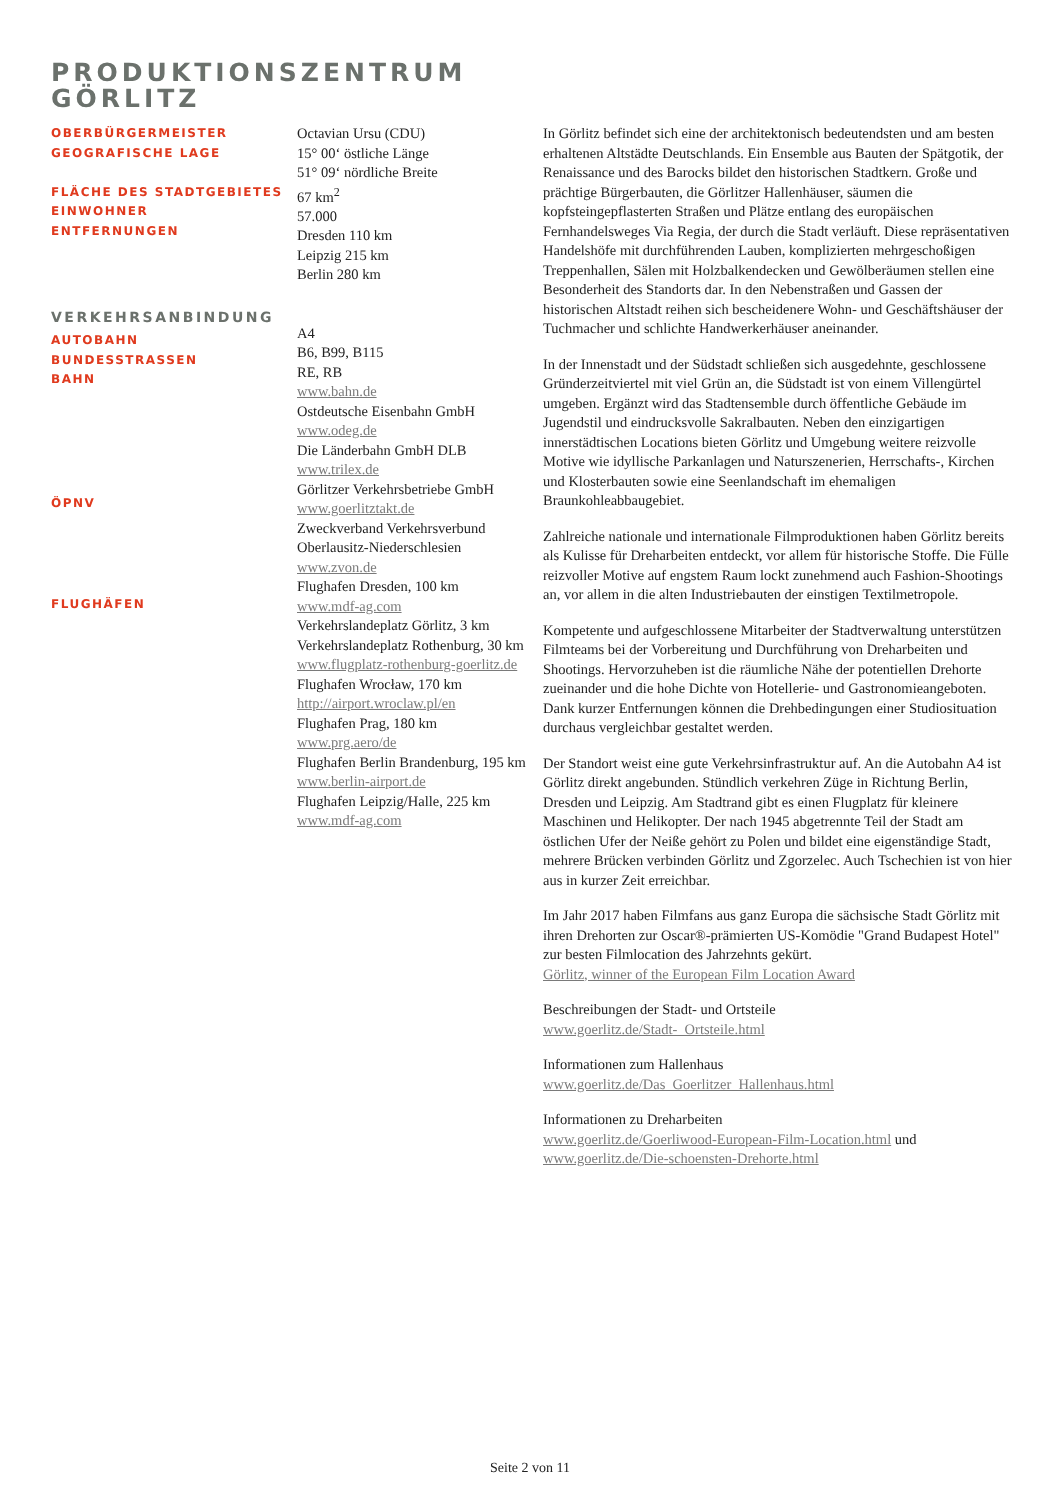PRODUKTIONSZENTRUM
GÖRLITZ
OBERBÜRGERMEISTER
GEOGRAFISCHE LAGE
FLÄCHE DES STADTGEBIETES
EINWOHNER
ENTFERNUNGEN
VERKEHRSANBINDUNG
AUTOBAHN
BUNDESSTRASSEN
BAHN
ÖPNV
FLUGHÄFEN
Octavian Ursu (CDU)
15° 00‘ östliche Länge
51° 09‘ nördliche Breite
67 km<sup>2</sup>
57.000
Dresden 110 km
Leipzig 215 km
Berlin 280 km
A4
B6, B99, B115
RE, RB
www.bahn.de
Ostdeutsche Eisenbahn GmbH
www.odeg.de
Die Länderbahn GmbH DLB
www.trilex.de
Görlitzer Verkehrsbetriebe GmbH
www.goerlitztakt.de
Zweckverband Verkehrsverbund Oberlausitz-Niederschlesien
www.zvon.de
Flughafen Dresden, 100 km
www.mdf-ag.com
Verkehrslandeplatz Görlitz, 3 km
Verkehrslandeplatz Rothenburg, 30 km
www.flugplatz-rothenburg-goerlitz.de
Flughafen Wrocław, 170 km
http://airport.wroclaw.pl/en
Flughafen Prag, 180 km
www.prg.aero/de
Flughafen Berlin Brandenburg, 195 km
www.berlin-airport.de
Flughafen Leipzig/Halle, 225 km
www.mdf-ag.com
In Görlitz befindet sich eine der architektonisch bedeutendsten und am besten erhaltenen Altstädte Deutschlands. Ein Ensemble aus Bauten der Spätgotik, der Renaissance und des Barocks bildet den historischen Stadtkern. Große und prächtige Bürgerbauten, die Görlitzer Hallenhäuser, säumen die kopfsteingepflasterten Straßen und Plätze entlang des europäischen Fernhandelsweges Via Regia, der durch die Stadt verläuft. Diese repräsentativen Handelshöfe mit durchführenden Lauben, komplizierten mehrgeschoßigen Treppenhallen, Sälen mit Holzbalkendecken und Gewölberäumen stellen eine Besonderheit des Standorts dar. In den Nebenstraßen und Gassen der historischen Altstadt reihen sich bescheidenere Wohn- und Geschäftshäuser der Tuchmacher und schlichte Handwerkerhäuser aneinander.
In der Innenstadt und der Südstadt schließen sich ausgedehnte, geschlossene Gründerzeitviertel mit viel Grün an, die Südstadt ist von einem Villengürtel umgeben. Ergänzt wird das Stadtensemble durch öffentliche Gebäude im Jugendstil und eindrucksvolle Sakralbauten. Neben den einzigartigen innerstädtischen Locations bieten Görlitz und Umgebung weitere reizvolle Motive wie idyllische Parkanlagen und Naturszenerien, Herrschafts-, Kirchen und Klosterbauten sowie eine Seenlandschaft im ehemaligen Braunkohleabbaugebiet.
Zahlreiche nationale und internationale Filmproduktionen haben Görlitz bereits als Kulisse für Dreharbeiten entdeckt, vor allem für historische Stoffe. Die Fülle reizvoller Motive auf engstem Raum lockt zunehmend auch Fashion-Shootings an, vor allem in die alten Industriebauten der einstigen Textilmetropole.
Kompetente und aufgeschlossene Mitarbeiter der Stadtverwaltung unterstützen Filmteams bei der Vorbereitung und Durchführung von Dreharbeiten und Shootings. Hervorzuheben ist die räumliche Nähe der potentiellen Drehorte zueinander und die hohe Dichte von Hotellerie- und Gastronomieangeboten. Dank kurzer Entfernungen können die Drehbedingungen einer Studiosituation durchaus vergleichbar gestaltet werden.
Der Standort weist eine gute Verkehrsinfrastruktur auf. An die Autobahn A4 ist Görlitz direkt angebunden. Stündlich verkehren Züge in Richtung Berlin, Dresden und Leipzig. Am Stadtrand gibt es einen Flugplatz für kleinere Maschinen und Helikopter. Der nach 1945 abgetrennte Teil der Stadt am östlichen Ufer der Neiße gehört zu Polen und bildet eine eigenständige Stadt, mehrere Brücken verbinden Görlitz und Zgorzelec. Auch Tschechien ist von hier aus in kurzer Zeit erreichbar.
Im Jahr 2017 haben Filmfans aus ganz Europa die sächsische Stadt Görlitz mit ihren Drehorten zur Oscar®-prämierten US-Komödie "Grand Budapest Hotel" zur besten Filmlocation des Jahrzehnts gekürt.
Görlitz, winner of the European Film Location Award
Beschreibungen der Stadt- und Ortsteile
www.goerlitz.de/Stadt-_Ortsteile.html
Informationen zum Hallenhaus
www.goerlitz.de/Das_Goerlitzer_Hallenhaus.html
Informationen zu Dreharbeiten
www.goerlitz.de/Goerliwood-European-Film-Location.html und
www.goerlitz.de/Die-schoensten-Drehorte.html
Seite 2 von 11